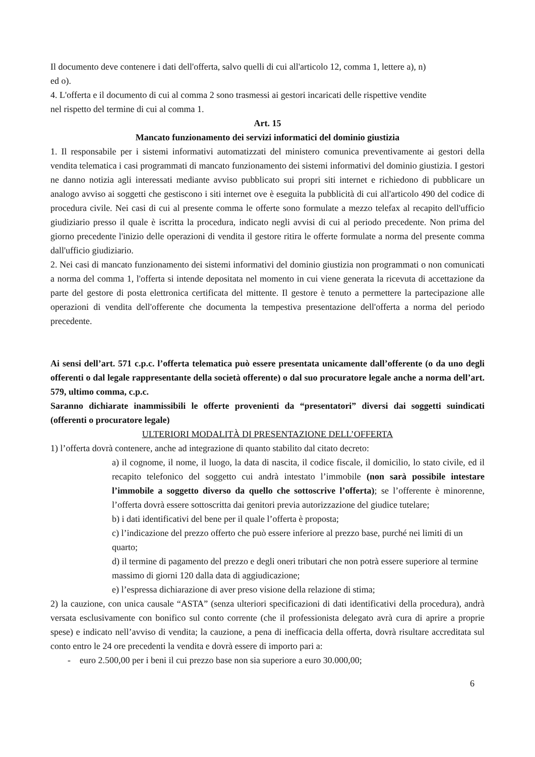Il documento deve contenere i dati dell'offerta, salvo quelli di cui all'articolo 12, comma 1, lettere a), n)
ed o).
4. L'offerta e il documento di cui al comma 2 sono trasmessi ai gestori incaricati delle rispettive vendite
nel rispetto del termine di cui al comma 1.
Art. 15
Mancato funzionamento dei servizi informatici del dominio giustizia
1. Il responsabile per i sistemi informativi automatizzati del ministero comunica preventivamente ai gestori della vendita telematica i casi programmati di mancato funzionamento dei sistemi informativi del dominio giustizia. I gestori ne danno notizia agli interessati mediante avviso pubblicato sui propri siti internet e richiedono di pubblicare un analogo avviso ai soggetti che gestiscono i siti internet ove è eseguita la pubblicità di cui all'articolo 490 del codice di procedura civile. Nei casi di cui al presente comma le offerte sono formulate a mezzo telefax al recapito dell'ufficio giudiziario presso il quale è iscritta la procedura, indicato negli avvisi di cui al periodo precedente. Non prima del giorno precedente l'inizio delle operazioni di vendita il gestore ritira le offerte formulate a norma del presente comma dall'ufficio giudiziario.
2. Nei casi di mancato funzionamento dei sistemi informativi del dominio giustizia non programmati o non comunicati a norma del comma 1, l'offerta si intende depositata nel momento in cui viene generata la ricevuta di accettazione da parte del gestore di posta elettronica certificata del mittente. Il gestore è tenuto a permettere la partecipazione alle operazioni di vendita dell'offerente che documenta la tempestiva presentazione dell'offerta a norma del periodo precedente.
Ai sensi dell’art. 571 c.p.c. l’offerta telematica può essere presentata unicamente dall’offerente (o da uno degli offerenti o dal legale rappresentante della società offerente) o dal suo procuratore legale anche a norma dell’art. 579, ultimo comma, c.p.c.
Saranno dichiarate inammissibili le offerte provenienti da “presentatori” diversi dai soggetti suindicati (offerenti o procuratore legale)
ULTERIORI MODALITÀ DI PRESENTAZIONE DELL’OFFERTA
1) l’offerta dovrà contenere, anche ad integrazione di quanto stabilito dal citato decreto:
a) il cognome, il nome, il luogo, la data di nascita, il codice fiscale, il domicilio, lo stato civile, ed il recapito telefonico del soggetto cui andrà intestato l’immobile (non sarà possibile intestare l’immobile a soggetto diverso da quello che sottoscrive l’offerta); se l’offerente è minorenne, l’offerta dovrà essere sottoscritta dai genitori previa autorizzazione del giudice tutelare;
b) i dati identificativi del bene per il quale l’offerta è proposta;
c) l’indicazione del prezzo offerto che può essere inferiore al prezzo base, purché nei limiti di un quarto;
d) il termine di pagamento del prezzo e degli oneri tributari che non potrà essere superiore al termine massimo di giorni 120 dalla data di aggiudicazione;
e) l’espressa dichiarazione di aver preso visione della relazione di stima;
2) la cauzione, con unica causale “ASTA” (senza ulteriori specificazioni di dati identificativi della procedura), andrà versata esclusivamente con bonifico sul conto corrente (che il professionista delegato avrà cura di aprire a proprie spese) e indicato nell’avviso di vendita; la cauzione, a pena di inefficacia della offerta, dovrà risultare accreditata sul conto entro le 24 ore precedenti la vendita e dovrà essere di importo pari a:
- euro 2.500,00 per i beni il cui prezzo base non sia superiore a euro 30.000,00;
6